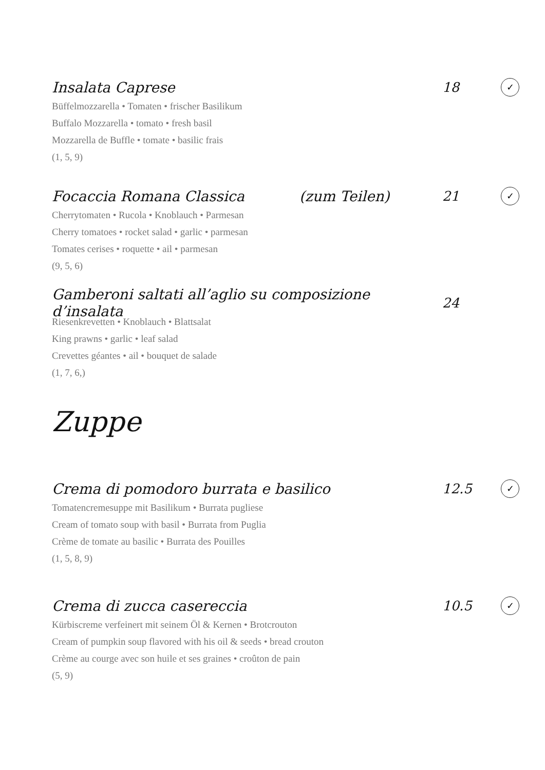Insalata Caprese 18 ✓
Büffelmozzarella • Tomaten • frischer Basilikum
Buffalo Mozzarella • tomato • fresh basil
Mozzarella de Buffle • tomate • basilic frais
(1, 5, 9)
Focaccia Romana Classica (zum Teilen) 21 ✓
Cherrytomaten • Rucola • Knoblauch • Parmesan
Cherry tomatoes • rocket salad • garlic • parmesan
Tomates cerises • roquette • ail • parmesan
(9, 5, 6)
Gamberoni saltati all’aglio su composizione d’insalata 24
Riesenkrevetten • Knoblauch • Blattsalat
King prawns • garlic • leaf salad
Crevettes géantes • ail • bouquet de salade
(1, 7, 6,)
Zuppe
Crema di pomodoro burrata e basilico 12.5 ✓
Tomatencremesuppe mit Basilikum • Burrata pugliese
Cream of tomato soup with basil • Burrata from Puglia
Crème de tomate au basilic • Burrata des Pouilles
(1, 5, 8, 9)
Crema di zucca casereccia 10.5 ✓
Kürbiscreme verfeinert mit seinem Öl & Kernen • Brotcrouton
Cream of pumpkin soup flavored with his oil & seeds • bread crouton
Crème au courge avec son huile et ses graines • croûton de pain
(5, 9)